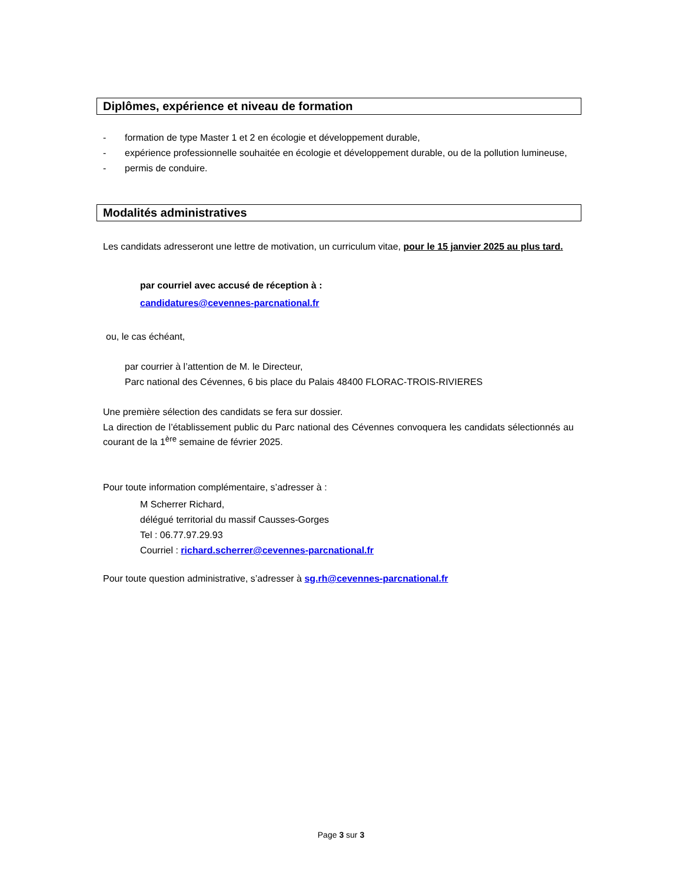Diplômes, expérience et niveau de formation
- formation de type Master 1 et 2 en écologie et développement durable,
- expérience professionnelle souhaitée en écologie et développement durable, ou de la pollution lumineuse,
- permis de conduire.
Modalités administratives
Les candidats adresseront une lettre de motivation, un curriculum vitae, pour le 15 janvier 2025 au plus tard.
par courriel avec accusé de réception à :
candidatures@cevennes-parcnational.fr
ou, le cas échéant,
par courrier à l’attention de M. le Directeur,
Parc national des Cévennes, 6 bis place du Palais 48400 FLORAC-TROIS-RIVIERES
Une première sélection des candidats se fera sur dossier.
La direction de l’établissement public du Parc national des Cévennes convoquera les candidats sélectionnés au courant de la 1<sup>ère</sup> semaine de février 2025.
Pour toute information complémentaire, s’adresser à :
M Scherrer Richard,
délégué territorial du massif Causses-Gorges
Tel : 06.77.97.29.93
Courriel : richard.scherrer@cevennes-parcnational.fr
Pour toute question administrative, s’adresser à sg.rh@cevennes-parcnational.fr
Page 3 sur 3